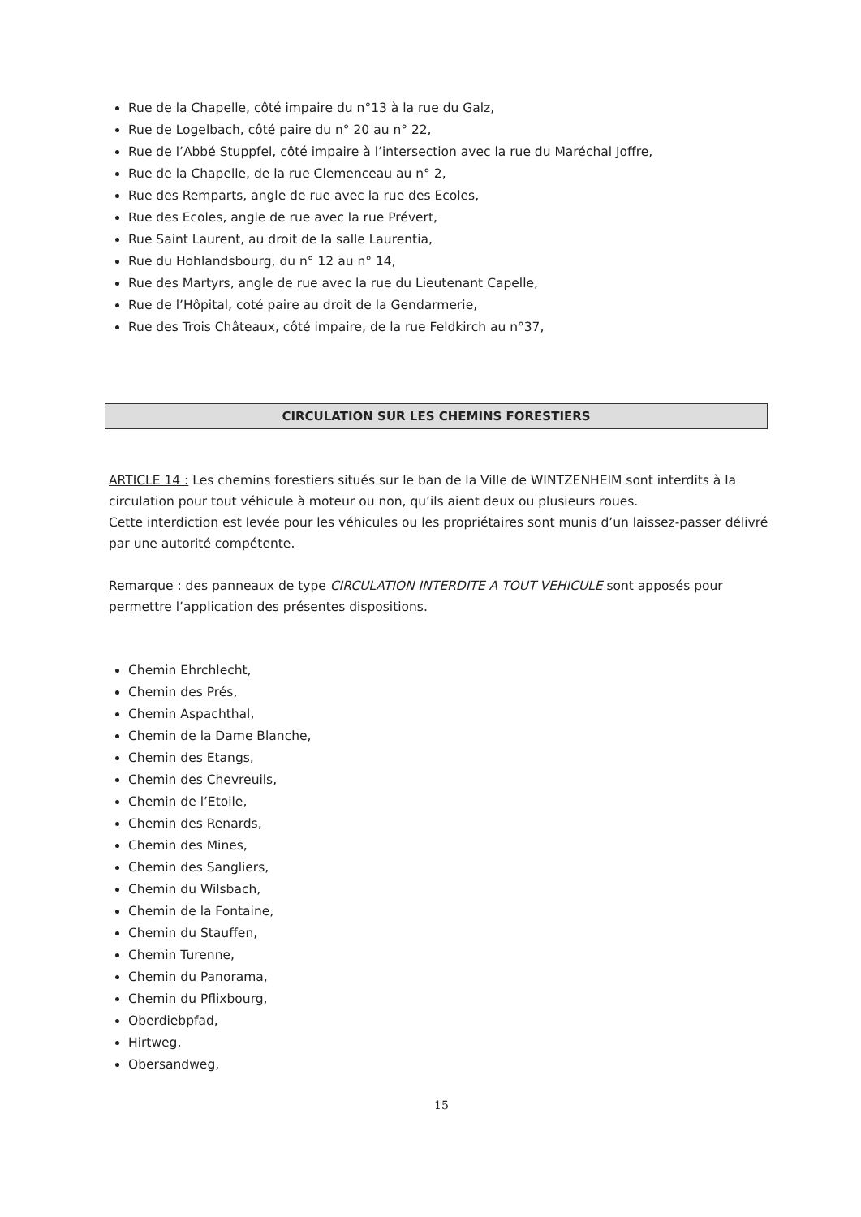Rue de la Chapelle, côté impaire du n°13 à la rue du Galz,
Rue de Logelbach, côté paire du n° 20 au n° 22,
Rue de l’Abbé Stuppfel, côté impaire à l’intersection avec la rue du Maréchal Joffre,
Rue de la Chapelle, de la rue Clemenceau au n° 2,
Rue des Remparts, angle de rue avec la rue des Ecoles,
Rue des Ecoles, angle de rue avec la rue Prévert,
Rue Saint Laurent, au droit de la salle Laurentia,
Rue du Hohlandsbourg, du n° 12 au n° 14,
Rue des Martyrs, angle de rue avec la rue du Lieutenant Capelle,
Rue de l’Hôpital, coté paire au droit de la Gendarmerie,
Rue des Trois Châteaux, côté impaire, de la rue Feldkirch au n°37,
CIRCULATION SUR LES CHEMINS FORESTIERS
ARTICLE 14 : Les chemins forestiers situés sur le ban de la Ville de WINTZENHEIM sont interdits à la circulation pour tout véhicule à moteur ou non, qu’ils aient deux ou plusieurs roues.
Cette interdiction est levée pour les véhicules ou les propriétaires sont munis d’un laissez-passer délivré par une autorité compétente.
Remarque : des panneaux de type CIRCULATION INTERDITE A TOUT VEHICULE sont apposés pour permettre l’application des présentes dispositions.
Chemin Ehrchlecht,
Chemin des Prés,
Chemin Aspachthal,
Chemin de la Dame Blanche,
Chemin des Etangs,
Chemin des Chevreuils,
Chemin de l’Etoile,
Chemin des Renards,
Chemin des Mines,
Chemin des Sangliers,
Chemin du Wilsbach,
Chemin de la Fontaine,
Chemin du Stauffen,
Chemin Turenne,
Chemin du Panorama,
Chemin du Pflixbourg,
Oberdiebpfad,
Hirtweg,
Obersandweg,
15